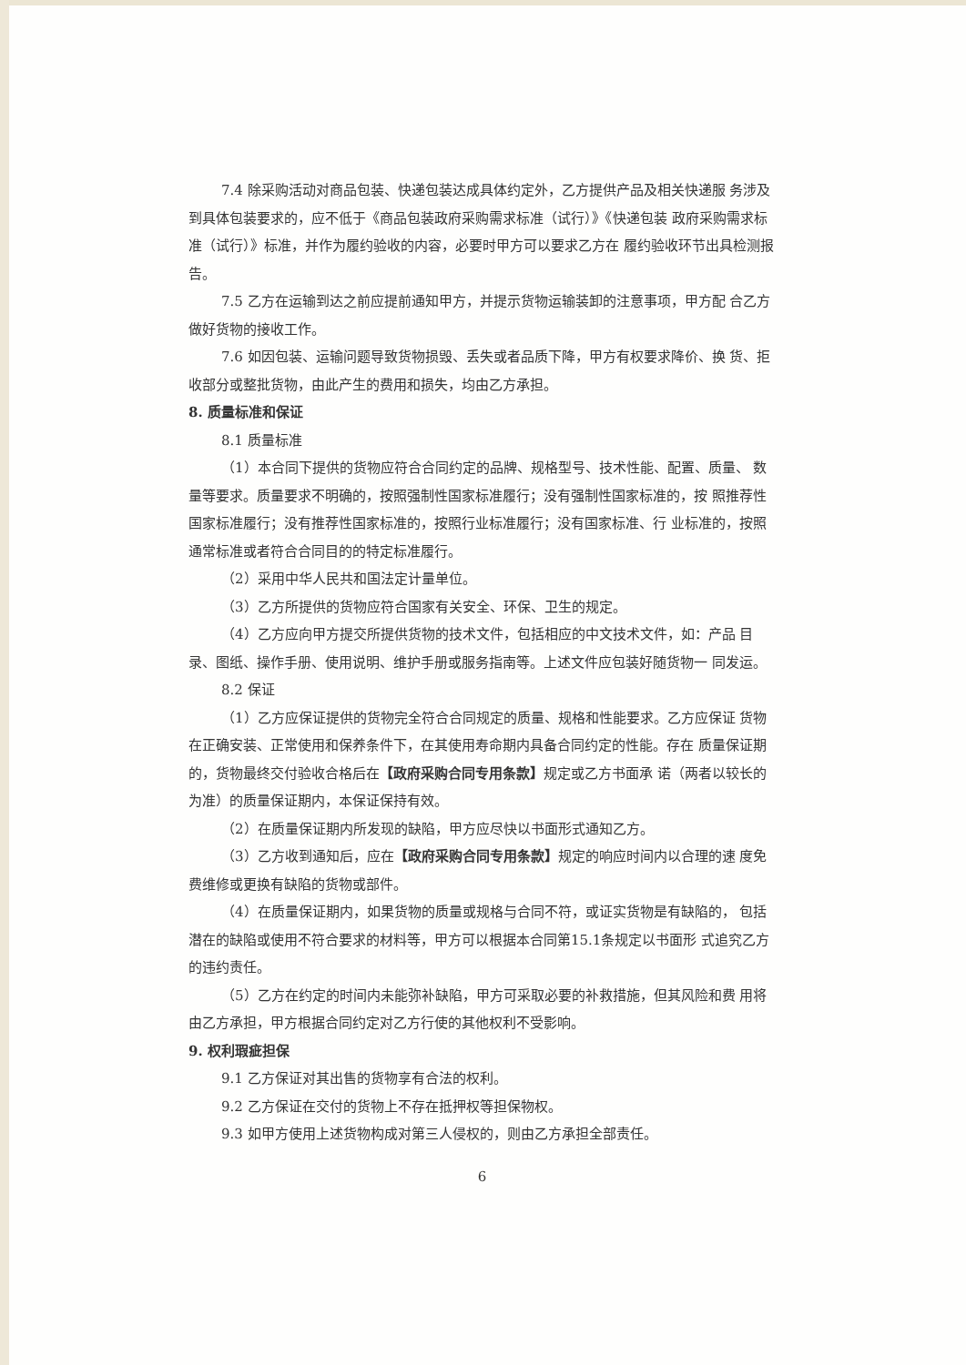7.4 除采购活动对商品包装、快递包装达成具体约定外，乙方提供产品及相关快递服 务涉及到具体包装要求的，应不低于《商品包装政府采购需求标准（试行）》《快递包装 政府采购需求标准（试行）》标准，并作为履约验收的内容，必要时甲方可以要求乙方在 履约验收环节出具检测报告。
7.5 乙方在运输到达之前应提前通知甲方，并提示货物运输装卸的注意事项，甲方配 合乙方做好货物的接收工作。
7.6 如因包装、运输问题导致货物损毁、丢失或者品质下降，甲方有权要求降价、换 货、拒收部分或整批货物，由此产生的费用和损失，均由乙方承担。
8. 质量标准和保证
8.1 质量标准
（1）本合同下提供的货物应符合合同约定的品牌、规格型号、技术性能、配置、质量、 数量等要求。质量要求不明确的，按照强制性国家标准履行；没有强制性国家标准的，按 照推荐性国家标准履行；没有推荐性国家标准的，按照行业标准履行；没有国家标准、行 业标准的，按照通常标准或者符合合同目的的特定标准履行。
（2）采用中华人民共和国法定计量单位。
（3）乙方所提供的货物应符合国家有关安全、环保、卫生的规定。
（4）乙方应向甲方提交所提供货物的技术文件，包括相应的中文技术文件，如：产品 目录、图纸、操作手册、使用说明、维护手册或服务指南等。上述文件应包装好随货物一 同发运。
8.2 保证
（1）乙方应保证提供的货物完全符合合同规定的质量、规格和性能要求。乙方应保证 货物在正确安装、正常使用和保养条件下，在其使用寿命期内具备合同约定的性能。存在 质量保证期的，货物最终交付验收合格后在【政府采购合同专用条款】规定或乙方书面承 诺（两者以较长的为准）的质量保证期内，本保证保持有效。
（2）在质量保证期内所发现的缺陷，甲方应尽快以书面形式通知乙方。
（3）乙方收到通知后，应在【政府采购合同专用条款】规定的响应时间内以合理的速 度免费维修或更换有缺陷的货物或部件。
（4）在质量保证期内，如果货物的质量或规格与合同不符，或证实货物是有缺陷的， 包括潜在的缺陷或使用不符合要求的材料等，甲方可以根据本合同第15.1条规定以书面形 式追究乙方的违约责任。
（5）乙方在约定的时间内未能弥补缺陷，甲方可采取必要的补救措施，但其风险和费 用将由乙方承担，甲方根据合同约定对乙方行使的其他权利不受影响。
9. 权利瑕疵担保
9.1 乙方保证对其出售的货物享有合法的权利。
9.2 乙方保证在交付的货物上不存在抵押权等担保物权。
9.3 如甲方使用上述货物构成对第三人侵权的，则由乙方承担全部责任。
6